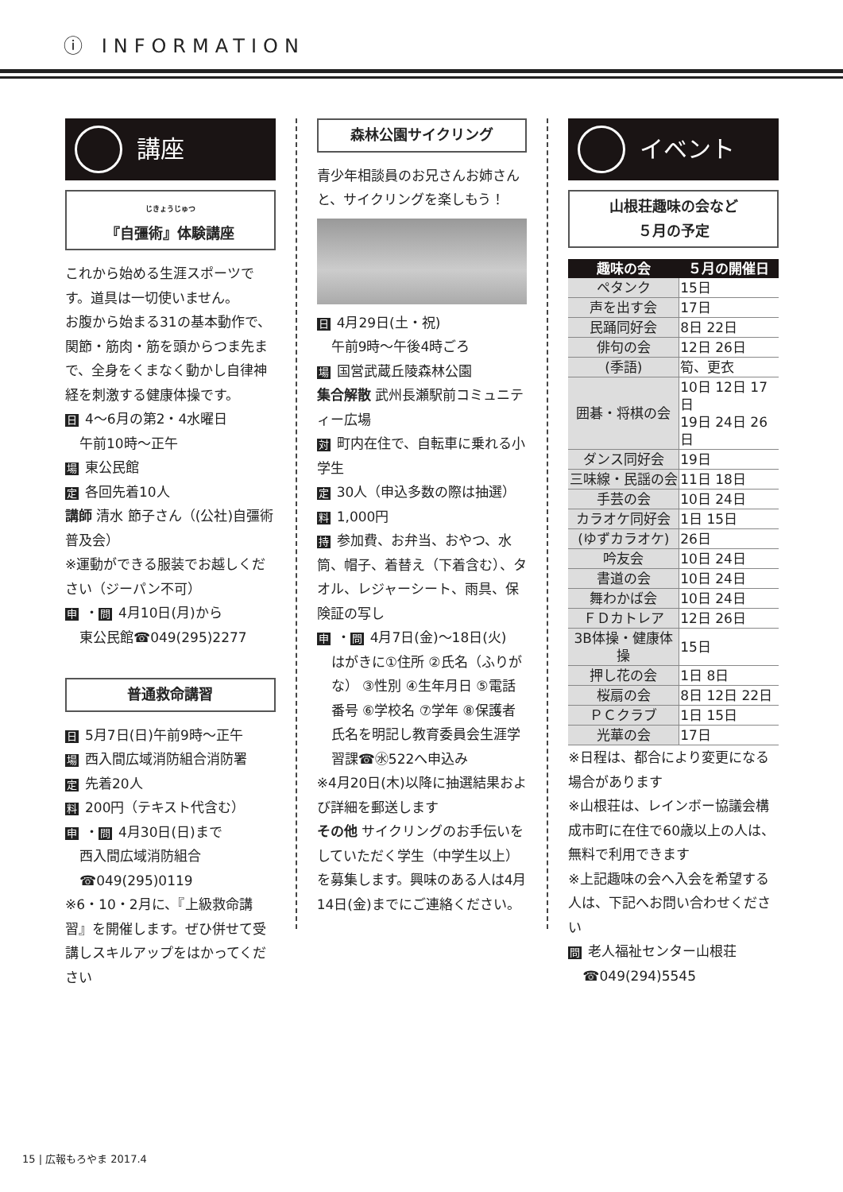ⓘ INFORMATION
講座
じきょうじゅつ
『自彊術』体験講座
これから始める生涯スポーツです。道具は一切使いません。
お腹から始まる31の基本動作で、関節・筋肉・筋を頭からつま先まで、全身をくまなく動かし自律神経を刺激する健康体操です。
日 4～6月の第2・4水曜日
午前10時～正午
場東公民館
定各回先着10人
講師 清水 節子さん（(公社)自彊術普及会）
※運動ができる服装でお越しください（ジーパン不可）
申 ・問 4月10日(月)から
東公民館☎049(295)2277
普通救命講習
日 5月7日(日)午前9時～正午
場西入間広域消防組合消防署
定先着20人
料 200円（テキスト代含む）
申 ・問 4月30日(日)まで
西入間広域消防組合
☎049(295)0119
※6・10・2月に、『上級救命講習』を開催します。ぜひ併せて受講しスキルアップをはかってください
森林公園サイクリング
青少年相談員のお兄さんお姉さんと、サイクリングを楽しもう！
日 4月29日(土・祝)
午前9時～午後4時ごろ
場国営武蔵丘陵森林公園
集合解散 武州長瀬駅前コミュニティー広場
対町内在住で、自転車に乗れる小学生
定 30人（申込多数の際は抽選）
料 1,000円
持参加費、お弁当、おやつ、水筒、帽子、着替え（下着含む）、タオル、レジャーシート、雨具、保険証の写し
申 ・問 4月7日(金)～18日(火)
はがきに①住所 ②氏名（ふりがな） ③性別 ④生年月日 ⑤電話番号 ⑥学校名 ⑦学年 ⑧保護者氏名を明記し教育委員会生涯学習課☎㊌522へ申込み
※4月20日(木)以降に抽選結果および詳細を郵送します
その他 サイクリングのお手伝いをしていただく学生（中学生以上）を募集します。興味のある人は4月14日(金)までにご連絡ください。
イベント
山根荘趣味の会など
５月の予定
| 趣味の会 | ５月の開催日 |
| --- | --- |
| ペタンク | 15日 |
| 声を出す会 | 17日 |
| 民踊同好会 | 8日 22日 |
| 俳句の会 | 12日 26日 |
| (季語) | 筍、更衣 |
| 囲碁・将棋の会 | 10日 12日 17日 19日 24日 26日 |
| ダンス同好会 | 19日 |
| 三味線・民謡の会 | 11日 18日 |
| 手芸の会 | 10日 24日 |
| カラオケ同好会 | 1日 15日 |
| (ゆずカラオケ) | 26日 |
| 吟友会 | 10日 24日 |
| 書道の会 | 10日 24日 |
| 舞わかば会 | 10日 24日 |
| ＦＤカトレア | 12日 26日 |
| 3B体操・健康体操 | 15日 |
| 押し花の会 | 1日 8日 |
| 桜扇の会 | 8日 12日 22日 |
| ＰＣクラブ | 1日 15日 |
| 光華の会 | 17日 |
※日程は、都合により変更になる場合があります
※山根荘は、レインボー協議会構成市町に在住で60歳以上の人は、無料で利用できます
※上記趣味の会へ入会を希望する人は、下記へお問い合わせください
問老人福祉センター山根荘
☎049(294)5545
15 | 広報もろやま 2017.4